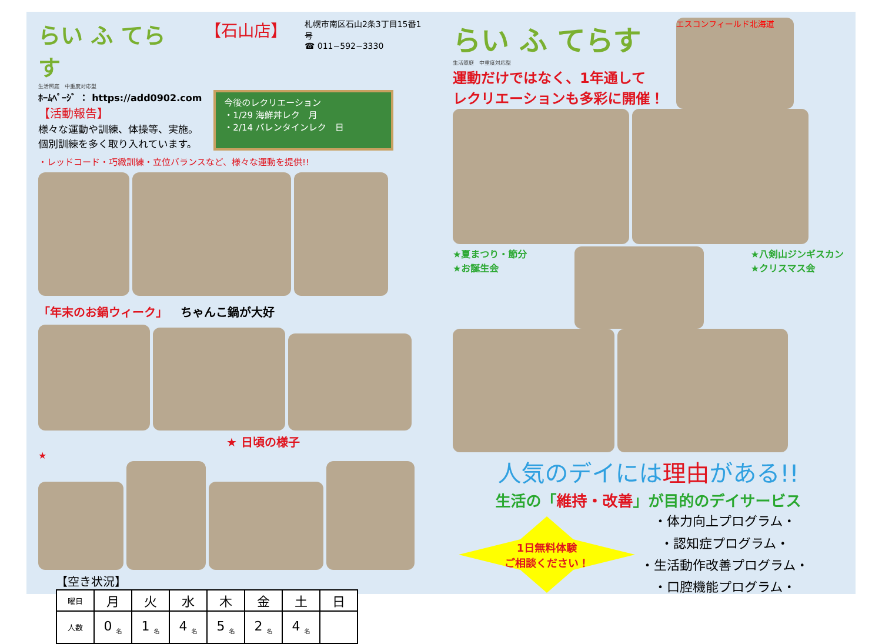らい ふ てらす
生活照庭　中重度対応型
【石山店】
札幌市南区石山2条3丁目15番1号
☎ 011−592−3330
ﾎｰﾑﾍﾟｰｼﾞ ： https://add0902.com
【活動報告】
様々な運動や訓練、体操等、実施。
個別訓練を多く取り入れています。
今後のレクリエーション
・1/29 海鮮丼レク　月
・2/14 バレンタインレク　日
・レッドコード・巧緻訓練・立位バランスなど、様々な運動を提供!!
「年末のお鍋ウィーク」　　ちゃんこ鍋が大好
★ 日頃の様子
★
【空き状況】
| 曜日 | 月 | 火 | 水 | 木 | 金 | 土 | 日 |
| --- | --- | --- | --- | --- | --- | --- | --- |
| 人数 | 0 <sub>名</sub> | 1 <sub>名</sub> | 4 <sub>名</sub> | 5 <sub>名</sub> | 2 <sub>名</sub> | 4 <sub>名</sub> | |
らい ふ てらす
生活照庭　中重度対応型
運動だけではなく、1年通して
レクリエーションも多彩に開催！
エスコンフィールド北海道
★夏まつり・節分
★お誕生会 ★八剣山ジンギスカン
★クリスマス会
人気のデイには理由がある!!
生活の「維持・改善」が目的のデイサービス
1日無料体験
ご相談ください！
・体力向上プログラム・
・認知症プログラム・
・生活動作改善プログラム・
・口腔機能プログラム・